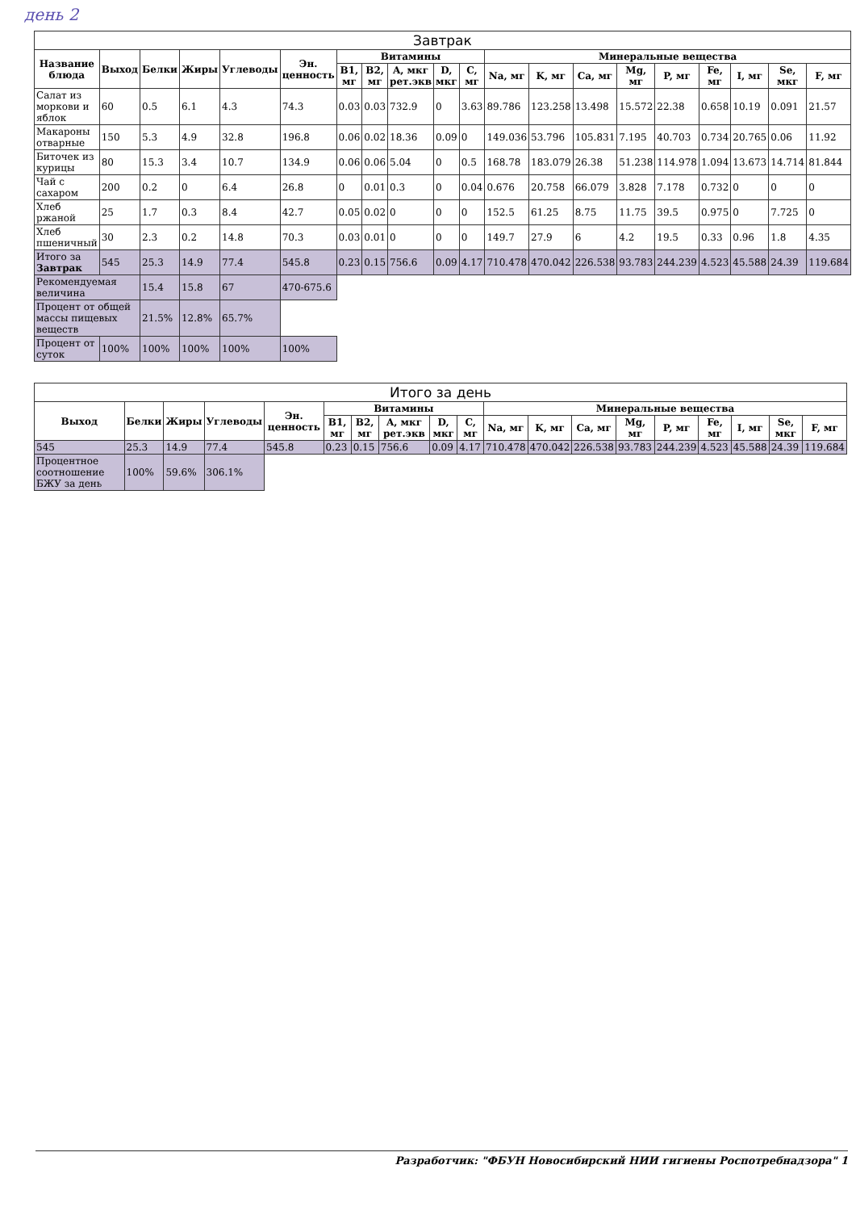день 2
| Завтрак | | | | | | | | | | | | | | | | | | | |
| --- | --- | --- | --- | --- | --- | --- | --- | --- | --- | --- | --- | --- | --- | --- | --- | --- | --- | --- | --- |
| Название блюда | Выход | Белки | Жиры | Углеводы | Эн. ценность | Витамины | | | | | Минеральные вещества | | | | | | | | |
| | | | | | | B1, мг | B2, мг | A, мкг рет.экв | D, мкг | C, мг | Na, мг | K, мг | Ca, мг | Mg, мг | P, мг | Fe, мг | I, мг | Se, мкг | F, мг |
| Салат из моркови и яблок | 60 | 0.5 | 6.1 | 4.3 | 74.3 | 0.03 | 0.03 | 732.9 | 0 | 3.63 | 89.786 | 123.258 | 13.498 | 15.572 | 22.38 | 0.658 | 10.19 | 0.091 | 21.57 |
| Макароны отварные | 150 | 5.3 | 4.9 | 32.8 | 196.8 | 0.06 | 0.02 | 18.36 | 0.09 | 0 | 149.036 | 53.796 | 105.831 | 7.195 | 40.703 | 0.734 | 20.765 | 0.06 | 11.92 |
| Биточек из курицы | 80 | 15.3 | 3.4 | 10.7 | 134.9 | 0.06 | 0.06 | 5.04 | 0 | 0.5 | 168.78 | 183.079 | 26.38 | 51.238 | 114.978 | 1.094 | 13.673 | 14.714 | 81.844 |
| Чай с сахаром | 200 | 0.2 | 0 | 6.4 | 26.8 | 0 | 0.01 | 0.3 | 0 | 0.04 | 0.676 | 20.758 | 66.079 | 3.828 | 7.178 | 0.732 | 0 | 0 | 0 |
| Хлеб ржаной | 25 | 1.7 | 0.3 | 8.4 | 42.7 | 0.05 | 0.02 | 0 | 0 | 0 | 152.5 | 61.25 | 8.75 | 11.75 | 39.5 | 0.975 | 0 | 7.725 | 0 |
| Хлеб пшеничный | 30 | 2.3 | 0.2 | 14.8 | 70.3 | 0.03 | 0.01 | 0 | 0 | 0 | 149.7 | 27.9 | 6 | 4.2 | 19.5 | 0.33 | 0.96 | 1.8 | 4.35 |
| Итого за Завтрак | 545 | 25.3 | 14.9 | 77.4 | 545.8 | 0.23 | 0.15 | 756.6 | 0.09 | 4.17 | 710.478 | 470.042 | 226.538 | 93.783 | 244.239 | 4.523 | 45.588 | 24.39 | 119.684 |
| Рекомендуемая величина | | 15.4 | 15.8 | 67 | 470-675.6 | | | | | | | | | | | | | | |
| Процент от общей массы пищевых веществ | | 21.5% | 12.8% | 65.7% | | | | | | | | | | | | | | | |
| Процент от суток | 100% | 100% | 100% | 100% | 100% | | | | | | | | | | | | | | |
| Итого за день | | | | | | | | | | | | | | | | | | |
| --- | --- | --- | --- | --- | --- | --- | --- | --- | --- | --- | --- | --- | --- | --- | --- | --- | --- | --- |
| Выход | Белки | Жиры | Углеводы | Эн. ценность | Витамины | | | | | Минеральные вещества | | | | | | | | |
| | | | | | B1, мг | B2, мг | A, мкг рет.экв | D, мкг | C, мг | Na, мг | K, мг | Ca, мг | Mg, мг | P, мг | Fe, мг | I, мг | Se, мкг | F, мг |
| 545 | 25.3 | 14.9 | 77.4 | 545.8 | 0.23 | 0.15 | 756.6 | 0.09 | 4.17 | 710.478 | 470.042 | 226.538 | 93.783 | 244.239 | 4.523 | 45.588 | 24.39 | 119.684 |
| Процентное соотношение БЖУ за день | 100% | 59.6% | 306.1% | | | | | | | | | | | | | | | |
Разработчик: "ФБУН Новосибирский НИИ гигиены Роспотребнадзора" 1